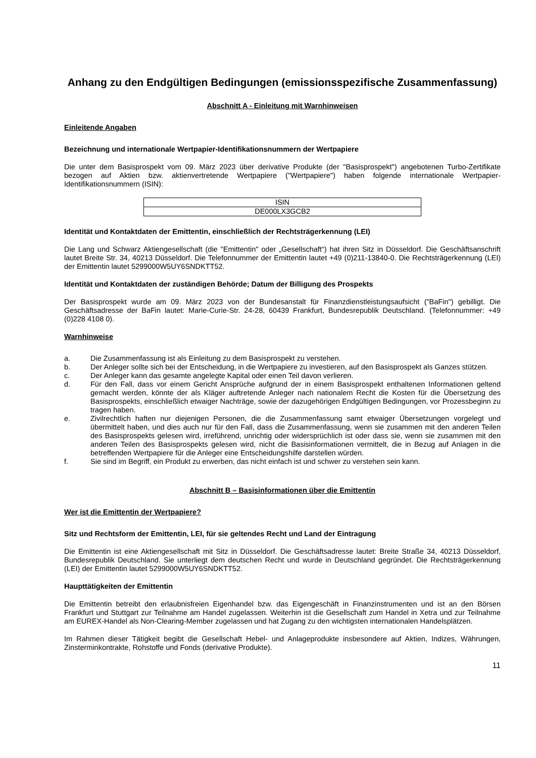Anhang zu den Endgültigen Bedingungen (emissionsspezifische Zusammenfassung)
Abschnitt A - Einleitung mit Warnhinweisen
Einleitende Angaben
Bezeichnung und internationale Wertpapier-Identifikationsnummern der Wertpapiere
Die unter dem Basisprospekt vom 09. März 2023 über derivative Produkte (der "Basisprospekt") angebotenen Turbo-Zertifikate bezogen auf Aktien bzw. aktienvertretende Wertpapiere ("Wertpapiere") haben folgende internationale Wertpapier-Identifikationsnummern (ISIN):
| ISIN |
| DE000LX3GCB2 |
Identität und Kontaktdaten der Emittentin, einschließlich der Rechtsträgerkennung (LEI)
Die Lang und Schwarz Aktiengesellschaft (die "Emittentin" oder „Gesellschaft“) hat ihren Sitz in Düsseldorf. Die Geschäftsanschrift lautet Breite Str. 34, 40213 Düsseldorf. Die Telefonnummer der Emittentin lautet +49 (0)211-13840-0. Die Rechtsträgerkennung (LEI) der Emittentin lautet 5299000W5UY6SNDKTT52.
Identität und Kontaktdaten der zuständigen Behörde; Datum der Billigung des Prospekts
Der Basisprospekt wurde am 09. März 2023 von der Bundesanstalt für Finanzdienstleistungsaufsicht ("BaFin") gebilligt. Die Geschäftsadresse der BaFin lautet: Marie-Curie-Str. 24-28, 60439 Frankfurt, Bundesrepublik Deutschland. (Telefonnummer: +49 (0)228 4108 0).
Warnhinweise
a. Die Zusammenfassung ist als Einleitung zu dem Basisprospekt zu verstehen.
b. Der Anleger sollte sich bei der Entscheidung, in die Wertpapiere zu investieren, auf den Basisprospekt als Ganzes stützen.
c. Der Anleger kann das gesamte angelegte Kapital oder einen Teil davon verlieren.
d. Für den Fall, dass vor einem Gericht Ansprüche aufgrund der in einem Basisprospekt enthaltenen Informationen geltend gemacht werden, könnte der als Kläger auftretende Anleger nach nationalem Recht die Kosten für die Übersetzung des Basisprospekts, einschließlich etwaiger Nachträge, sowie der dazugehörigen Endgültigen Bedingungen, vor Prozessbeginn zu tragen haben.
e. Zivilrechtlich haften nur diejenigen Personen, die die Zusammenfassung samt etwaiger Übersetzungen vorgelegt und übermittelt haben, und dies auch nur für den Fall, dass die Zusammenfassung, wenn sie zusammen mit den anderen Teilen des Basisprospekts gelesen wird, irreführend, unrichtig oder widersprüchlich ist oder dass sie, wenn sie zusammen mit den anderen Teilen des Basisprospekts gelesen wird, nicht die Basisinformationen vermittelt, die in Bezug auf Anlagen in die betreffenden Wertpapiere für die Anleger eine Entscheidungshilfe darstellen würden.
f. Sie sind im Begriff, ein Produkt zu erwerben, das nicht einfach ist und schwer zu verstehen sein kann.
Abschnitt B – Basisinformationen über die Emittentin
Wer ist die Emittentin der Wertpapiere?
Sitz und Rechtsform der Emittentin, LEI, für sie geltendes Recht und Land der Eintragung
Die Emittentin ist eine Aktiengesellschaft mit Sitz in Düsseldorf. Die Geschäftsadresse lautet: Breite Straße 34, 40213 Düsseldorf, Bundesrepublik Deutschland. Sie unterliegt dem deutschen Recht und wurde in Deutschland gegründet. Die Rechtsträgerkennung (LEI) der Emittentin lautet 5299000W5UY6SNDKTT52.
Haupttätigkeiten der Emittentin
Die Emittentin betreibt den erlaubnisfreien Eigenhandel bzw. das Eigengeschäft in Finanzinstrumenten und ist an den Börsen Frankfurt und Stuttgart zur Teilnahme am Handel zugelassen. Weiterhin ist die Gesellschaft zum Handel in Xetra und zur Teilnahme am EUREX-Handel als Non-Clearing-Member zugelassen und hat Zugang zu den wichtigsten internationalen Handelsplätzen.
Im Rahmen dieser Tätigkeit begibt die Gesellschaft Hebel- und Anlageprodukte insbesondere auf Aktien, Indizes, Währungen, Zinsterminkontrakte, Rohstoffe und Fonds (derivative Produkte).
11